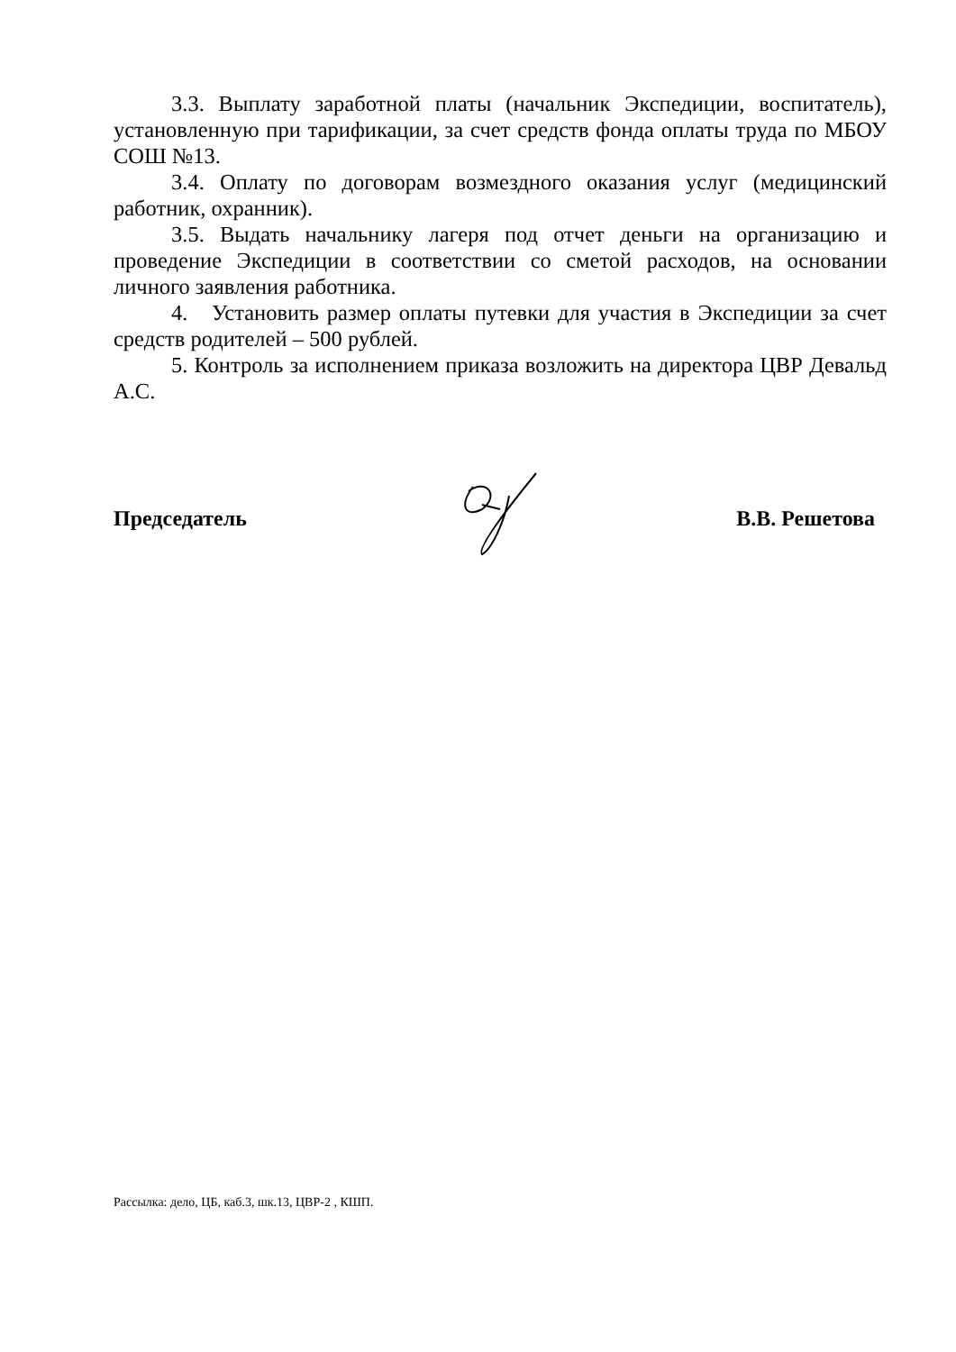3.3. Выплату заработной платы (начальник Экспедиции, воспитатель), установленную при тарификации, за счет средств фонда оплаты труда по МБОУ СОШ №13.
3.4. Оплату по договорам возмездного оказания услуг (медицинский работник, охранник).
3.5. Выдать начальнику лагеря под отчет деньги на организацию и проведение Экспедиции в соответствии со сметой расходов, на основании личного заявления работника.
4. Установить размер оплаты путевки для участия в Экспедиции за счет средств родителей – 500 рублей.
5. Контроль за исполнением приказа возложить на директора ЦВР Девальд А.С.
Председатель В.В. Решетова
Рассылка: дело, ЦБ, каб.3, шк.13, ЦВР-2 , КШП.